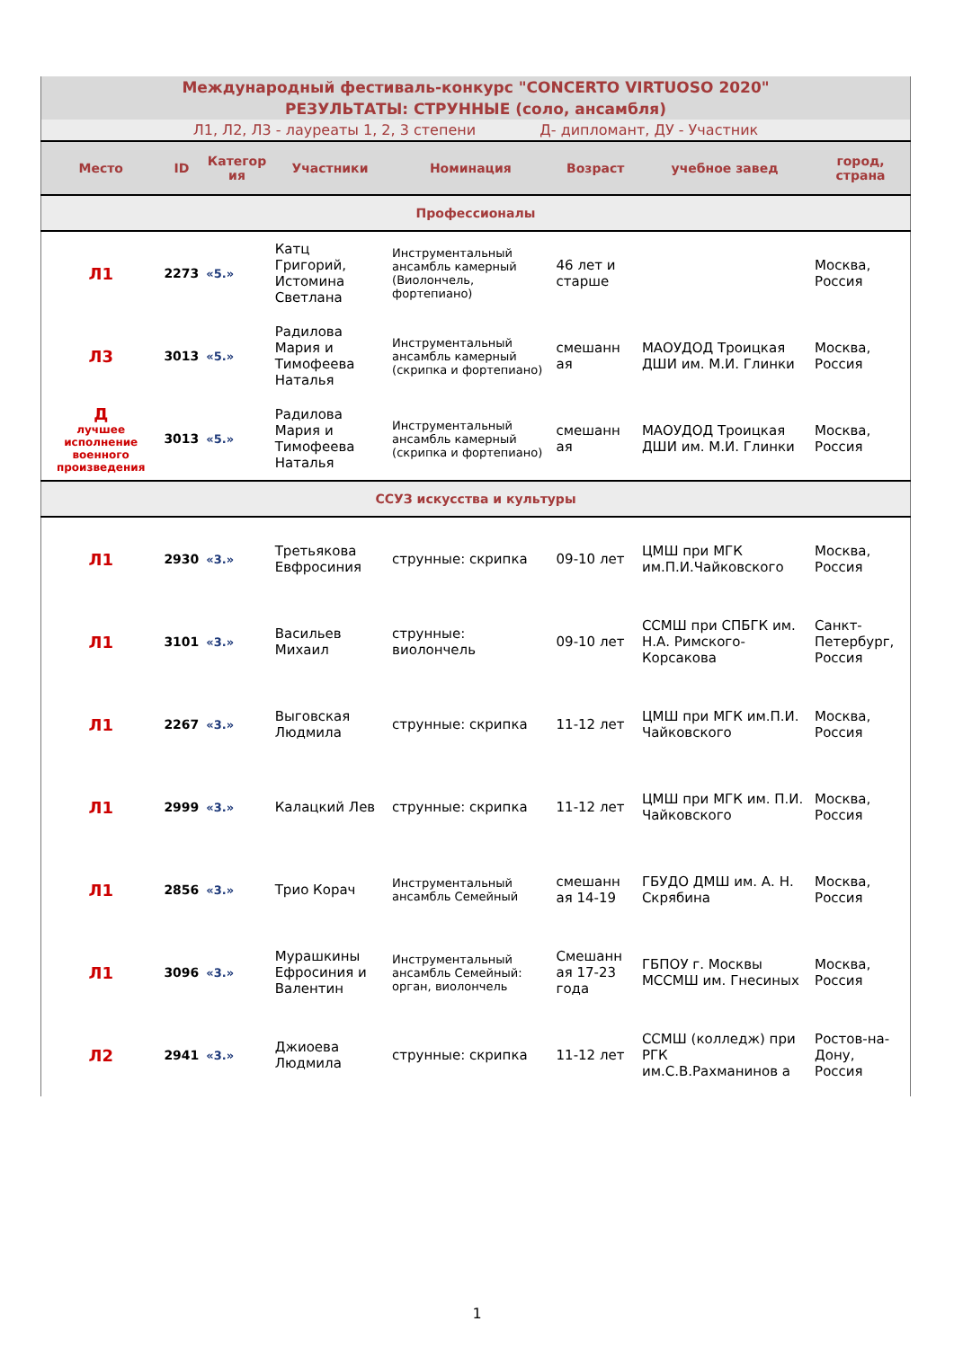| Международный фестиваль-конкурс "CONCERTO VIRTUOSO 2020" | | | | | | | |
| РЕЗУЛЬТАТЫ: СТРУННЫЕ (соло, ансамбля) | | | | | | | |
| Л1, Л2, Л3 - лауреаты 1, 2, 3 степени Д- дипломант, ДУ - Участник | | | | | | | |
| Место | ID | Категор ия | Участники | Номинация | Возраст | учебное завед | город, страна |
| Профессионалы | | | | | | | |
| Л1 | 2273 | «5.» | Катц Григорий, Истомина Светлана | Инструментальный ансамбль камерный (Виолончель, фортепиано) | 46 лет и старше | | Москва, Россия |
| Л3 | 3013 | «5.» | Радилова Мария и Тимофеева Наталья | Инструментальный ансамбль камерный (скрипка и фортепиано) | смешанн ая | МАОУДОД Троицкая ДШИ им. М.И. Глинки | Москва, Россия |
| Д лучшее исполнение военного произведения | 3013 | «5.» | Радилова Мария и Тимофеева Наталья | Инструментальный ансамбль камерный (скрипка и фортепиано) | смешанн ая | МАОУДОД Троицкая ДШИ им. М.И. Глинки | Москва, Россия |
| ССУЗ искусства и культуры | | | | | | | |
| Л1 | 2930 | «3.» | Третьякова Евфросиния | струнные: скрипка | 09-10 лет | ЦМШ при МГК им.П.И.Чайковского | Москва, Россия |
| Л1 | 3101 | «3.» | Васильев Михаил | струнные: виолончель | 09-10 лет | ССМШ при СПБГК им. Н.А. Римского-Корсакова | Санкт-Петербург, Россия |
| Л1 | 2267 | «3.» | Выговская Людмила | струнные: скрипка | 11-12 лет | ЦМШ при МГК им.П.И. Чайковского | Москва, Россия |
| Л1 | 2999 | «3.» | Калацкий Лев | струнные: скрипка | 11-12 лет | ЦМШ при МГК им. П.И. Чайковского | Москва, Россия |
| Л1 | 2856 | «3.» | Трио Корач | Инструментальный ансамбль Семейный | смешанн ая 14-19 | ГБУДО ДМШ им. А. Н. Скрябина | Москва, Россия |
| Л1 | 3096 | «3.» | Мурашкины Ефросиния и Валентин | Инструментальный ансамбль Семейный: орган, виолончель | Смешанн ая 17-23 года | ГБПОУ г. Москвы МССМШ им. Гнесиных | Москва, Россия |
| Л2 | 2941 | «3.» | Джиоева Людмила | струнные: скрипка | 11-12 лет | ССМШ (колледж) при РГК им.С.В.Рахманинов а | Ростов-на-Дону, Россия |
1